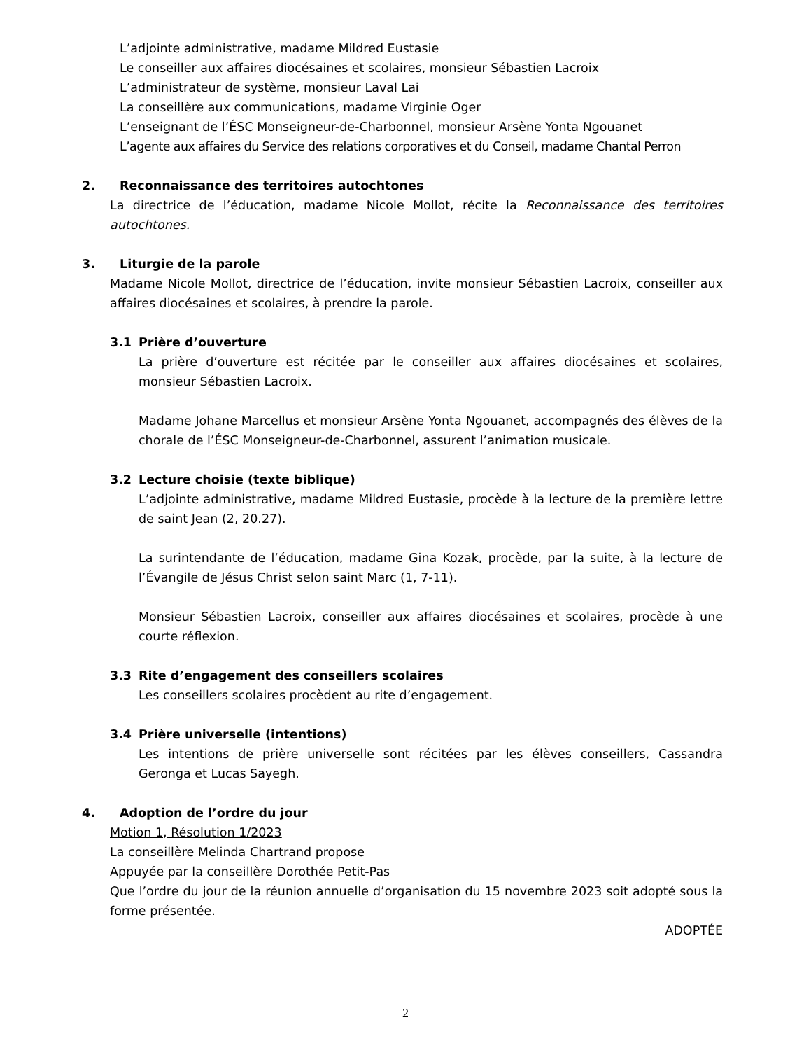L’adjointe administrative, madame Mildred Eustasie
Le conseiller aux affaires diocésaines et scolaires, monsieur Sébastien Lacroix
L’administrateur de système, monsieur Laval Lai
La conseillère aux communications, madame Virginie Oger
L’enseignant de l’ÉSC Monseigneur-de-Charbonnel, monsieur Arsène Yonta Ngouanet
L’agente aux affaires du Service des relations corporatives et du Conseil, madame Chantal Perron
2. Reconnaissance des territoires autochtones
La directrice de l’éducation, madame Nicole Mollot, récite la Reconnaissance des territoires autochtones.
3. Liturgie de la parole
Madame Nicole Mollot, directrice de l’éducation, invite monsieur Sébastien Lacroix, conseiller aux affaires diocésaines et scolaires, à prendre la parole.
3.1 Prière d’ouverture
La prière d’ouverture est récitée par le conseiller aux affaires diocésaines et scolaires, monsieur Sébastien Lacroix.
Madame Johane Marcellus et monsieur Arsène Yonta Ngouanet, accompagnés des élèves de la chorale de l’ÉSC Monseigneur-de-Charbonnel, assurent l’animation musicale.
3.2 Lecture choisie (texte biblique)
L’adjointe administrative, madame Mildred Eustasie, procède à la lecture de la première lettre de saint Jean (2, 20.27).
La surintendante de l’éducation, madame Gina Kozak, procède, par la suite, à la lecture de l’Évangile de Jésus Christ selon saint Marc (1, 7-11).
Monsieur Sébastien Lacroix, conseiller aux affaires diocésaines et scolaires, procède à une courte réflexion.
3.3 Rite d’engagement des conseillers scolaires
Les conseillers scolaires procèdent au rite d’engagement.
3.4 Prière universelle (intentions)
Les intentions de prière universelle sont récitées par les élèves conseillers, Cassandra Geronga et Lucas Sayegh.
4. Adoption de l’ordre du jour
Motion 1, Résolution 1/2023
La conseillère Melinda Chartrand propose
Appuyée par la conseillère Dorothée Petit-Pas
Que l’ordre du jour de la réunion annuelle d’organisation du 15 novembre 2023 soit adopté sous la forme présentée.
ADOPTÉE
2